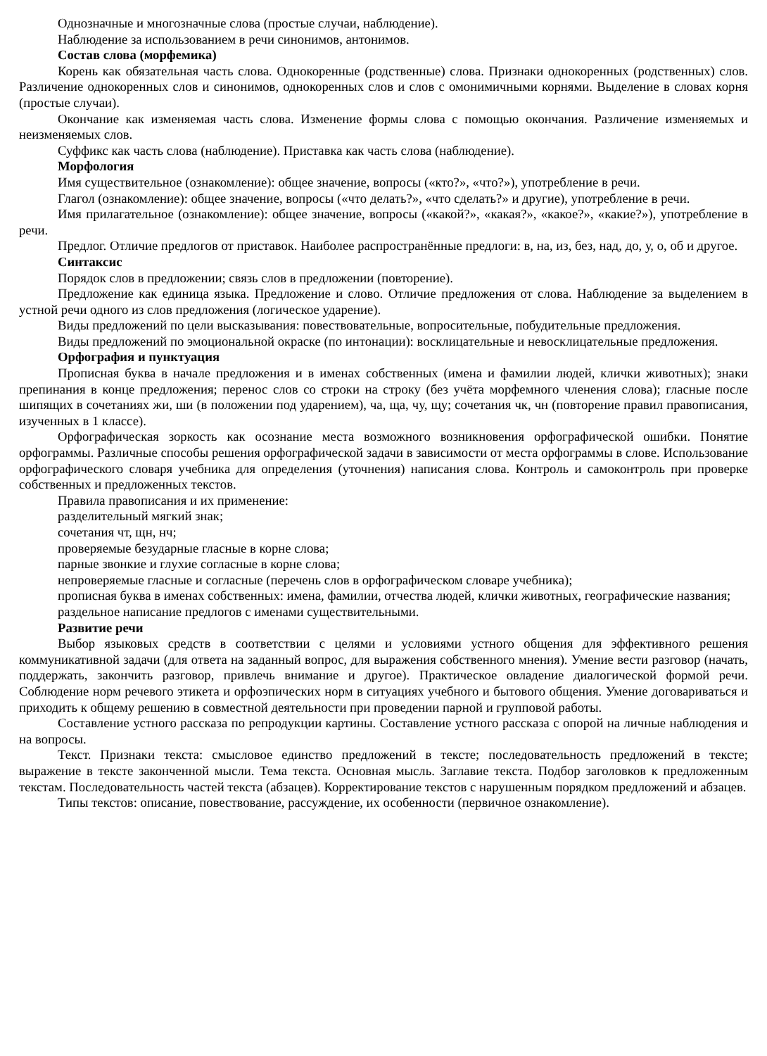Однозначные и многозначные слова (простые случаи, наблюдение).
Наблюдение за использованием в речи синонимов, антонимов.
Состав слова (морфемика)
Корень как обязательная часть слова. Однокоренные (родственные) слова. Признаки однокоренных (родственных) слов. Различение однокоренных слов и синонимов, однокоренных слов и слов с омонимичными корнями. Выделение в словах корня (простые случаи).
Окончание как изменяемая часть слова. Изменение формы слова с помощью окончания. Различение изменяемых и неизменяемых слов.
Суффикс как часть слова (наблюдение). Приставка как часть слова (наблюдение).
Морфология
Имя существительное (ознакомление): общее значение, вопросы («кто?», «что?»), употребление в речи.
Глагол (ознакомление): общее значение, вопросы («что делать?», «что сделать?» и другие), употребление в речи.
Имя прилагательное (ознакомление): общее значение, вопросы («какой?», «какая?», «какое?», «какие?»), употребление в речи.
Предлог. Отличие предлогов от приставок. Наиболее распространённые предлоги: в, на, из, без, над, до, у, о, об и другое.
Синтаксис
Порядок слов в предложении; связь слов в предложении (повторение).
Предложение как единица языка. Предложение и слово. Отличие предложения от слова. Наблюдение за выделением в устной речи одного из слов предложения (логическое ударение).
Виды предложений по цели высказывания: повествовательные, вопросительные, побудительные предложения.
Виды предложений по эмоциональной окраске (по интонации): восклицательные и невосклицательные предложения.
Орфография и пунктуация
Прописная буква в начале предложения и в именах собственных (имена и фамилии людей, клички животных); знаки препинания в конце предложения; перенос слов со строки на строку (без учёта морфемного членения слова); гласные после шипящих в сочетаниях жи, ши (в положении под ударением), ча, ща, чу, щу; сочетания чк, чн (повторение правил правописания, изученных в 1 классе).
Орфографическая зоркость как осознание места возможного возникновения орфографической ошибки. Понятие орфограммы. Различные способы решения орфографической задачи в зависимости от места орфограммы в слове. Использование орфографического словаря учебника для определения (уточнения) написания слова. Контроль и самоконтроль при проверке собственных и предложенных текстов.
Правила правописания и их применение:
разделительный мягкий знак;
сочетания чт, щн, нч;
проверяемые безударные гласные в корне слова;
парные звонкие и глухие согласные в корне слова;
непроверяемые гласные и согласные (перечень слов в орфографическом словаре учебника);
прописная буква в именах собственных: имена, фамилии, отчества людей, клички животных, географические названия;
раздельное написание предлогов с именами существительными.
Развитие речи
Выбор языковых средств в соответствии с целями и условиями устного общения для эффективного решения коммуникативной задачи (для ответа на заданный вопрос, для выражения собственного мнения). Умение вести разговор (начать, поддержать, закончить разговор, привлечь внимание и другое). Практическое овладение диалогической формой речи. Соблюдение норм речевого этикета и орфоэпических норм в ситуациях учебного и бытового общения. Умение договариваться и приходить к общему решению в совместной деятельности при проведении парной и групповой работы.
Составление устного рассказа по репродукции картины. Составление устного рассказа с опорой на личные наблюдения и на вопросы.
Текст. Признаки текста: смысловое единство предложений в тексте; последовательность предложений в тексте; выражение в тексте законченной мысли. Тема текста. Основная мысль. Заглавие текста. Подбор заголовков к предложенным текстам. Последовательность частей текста (абзацев). Корректирование текстов с нарушенным порядком предложений и абзацев.
Типы текстов: описание, повествование, рассуждение, их особенности (первичное ознакомление).